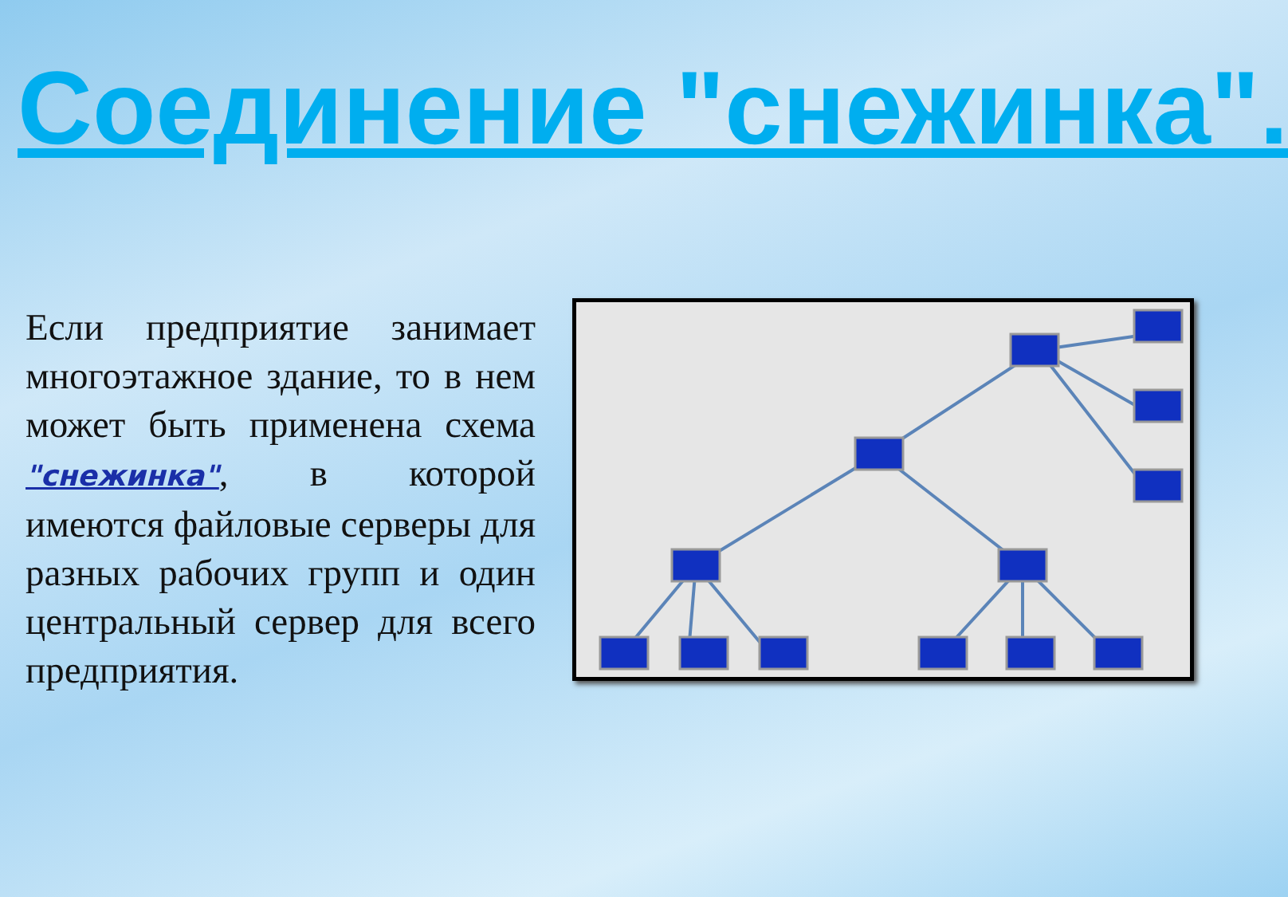Соединение "снежинка".
Если предприятие занимает многоэтажное здание, то в нем может быть применена схема "снежинка", в которой имеются файловые серверы для разных рабочих групп и один центральный сервер для всего предприятия.